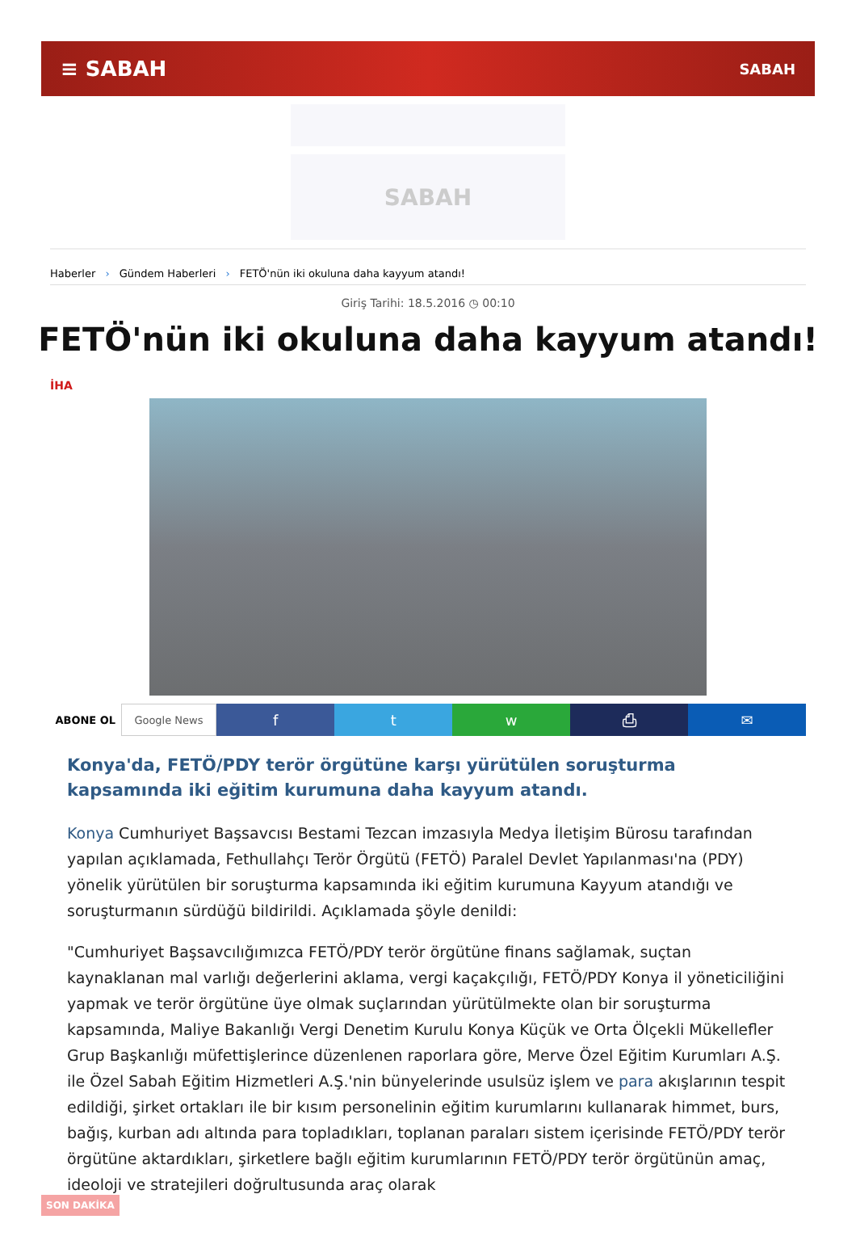≡ SABAH SABAH
SABAH
Haberler › Gündem Haberleri › FETÖ'nün iki okuluna daha kayyum atandı!
Giriş Tarihi: 18.5.2016 ◷ 00:10
FETÖ'nün iki okuluna daha kayyum atandı!
İHA
ABONE OL Google News
f t w ⎙ ✉
Konya'da, FETÖ/PDY terör örgütüne karşı yürütülen soruşturma kapsamında iki eğitim kurumuna daha kayyum atandı.
Konya Cumhuriyet Başsavcısı Bestami Tezcan imzasıyla Medya İletişim Bürosu tarafından yapılan açıklamada, Fethullahçı Terör Örgütü (FETÖ) Paralel Devlet Yapılanması'na (PDY) yönelik yürütülen bir soruşturma kapsamında iki eğitim kurumuna Kayyum atandığı ve soruşturmanın sürdüğü bildirildi. Açıklamada şöyle denildi:
"Cumhuriyet Başsavcılığımızca FETÖ/PDY terör örgütüne finans sağlamak, suçtan kaynaklanan mal varlığı değerlerini aklama, vergi kaçakçılığı, FETÖ/PDY Konya il yöneticiliğini yapmak ve terör örgütüne üye olmak suçlarından yürütülmekte olan bir soruşturma kapsamında, Maliye Bakanlığı Vergi Denetim Kurulu Konya Küçük ve Orta Ölçekli Mükellefler Grup Başkanlığı müfettişlerince düzenlenen raporlara göre, Merve Özel Eğitim Kurumları A.Ş. ile Özel Sabah Eğitim Hizmetleri A.Ş.'nin bünyelerinde usulsüz işlem ve para akışlarının tespit edildiği, şirket ortakları ile bir kısım personelinin eğitim kurumlarını kullanarak himmet, burs, bağış, kurban adı altında para topladıkları, toplanan paraları sistem içerisinde FETÖ/PDY terör örgütüne aktardıkları, şirketlere bağlı eğitim kurumlarının FETÖ/PDY terör örgütünün amaç, ideoloji ve stratejileri doğrultusunda araç olarak
SON DAKİKA